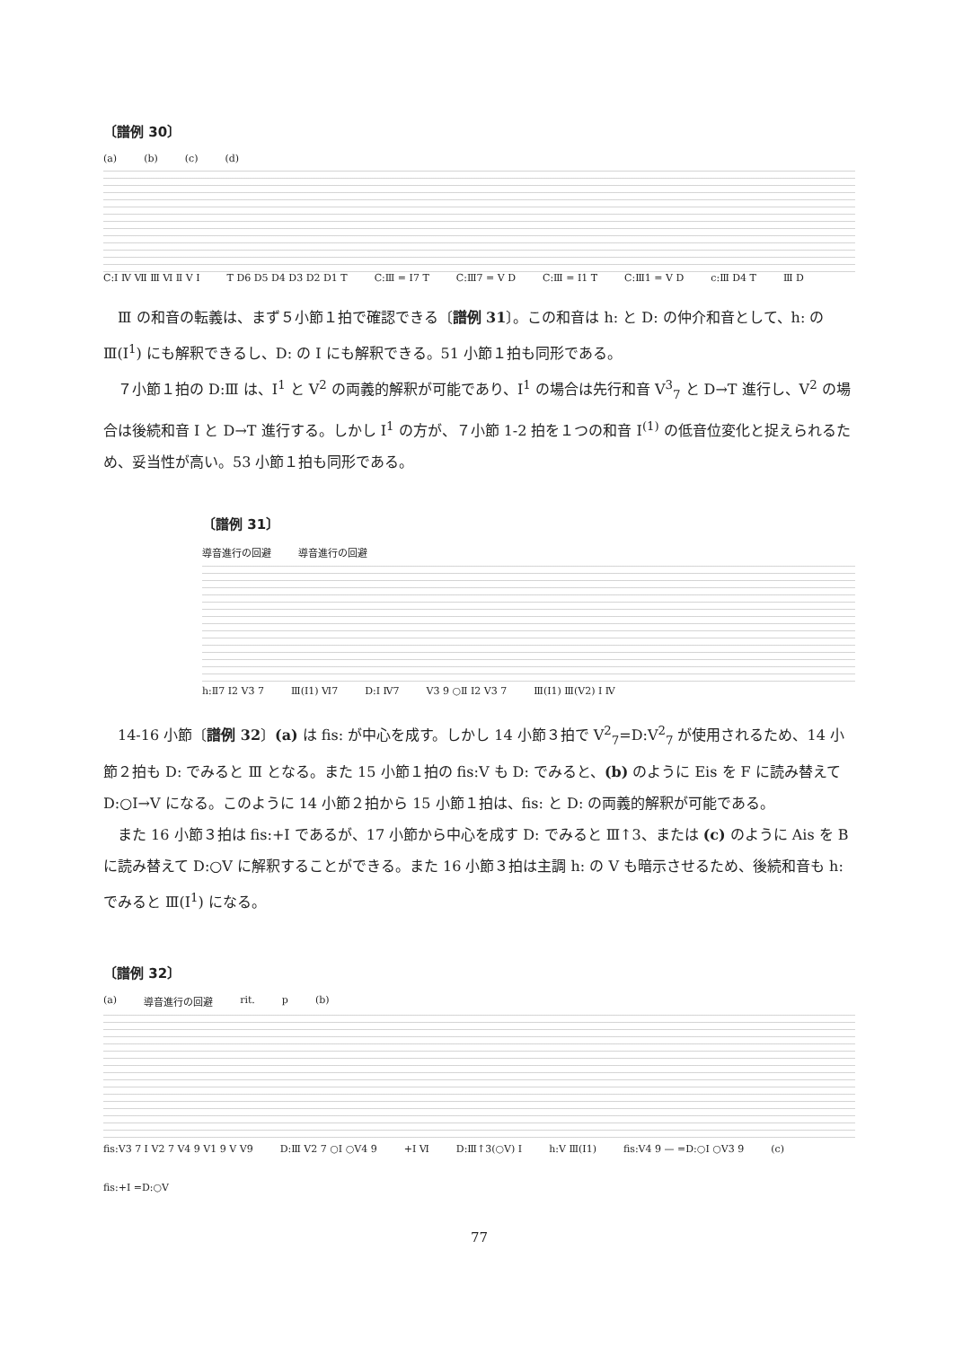〔譜例 30〕
(a) (b) (c) (d)
C:Ⅰ Ⅳ Ⅶ Ⅲ Ⅵ Ⅱ Ⅴ Ⅰ T D6 D5 D4 D3 D2 D1 T C:Ⅲ = Ⅰ7 T C:Ⅲ7 = Ⅴ D C:Ⅲ = Ⅰ1 T C:Ⅲ1 = Ⅴ D c:Ⅲ D4 T Ⅲ D
Ⅲ の和音の転義は、まず５小節１拍で確認できる〔譜例 31〕。この和音は h: と D: の仲介和音として、h: の Ⅲ(Ⅰ<sup>1</sup>) にも解釈できるし、D: の Ⅰ にも解釈できる。51 小節１拍も同形である。
７小節１拍の D:Ⅲ は、Ⅰ<sup>1</sup> と Ⅴ<sup>2</sup> の両義的解釈が可能であり、Ⅰ<sup>1</sup> の場合は先行和音 Ⅴ<sup>3</sup><sub>7</sub> と D→T 進行し、Ⅴ<sup>2</sup> の場合は後続和音 Ⅰ と D→T 進行する。しかし Ⅰ<sup>1</sup> の方が、７小節 1-2 拍を１つの和音 Ⅰ<sup>(1)</sup> の低音位変化と捉えられるため、妥当性が高い。53 小節１拍も同形である。
〔譜例 31〕
導音進行の回避 導音進行の回避
h:Ⅱ7 Ⅰ2 Ⅴ3 7 Ⅲ(Ⅰ1) Ⅵ7 D:Ⅰ Ⅳ7 Ⅴ3 9 ○Ⅱ Ⅰ2 Ⅴ3 7 Ⅲ(Ⅰ1) Ⅲ(Ⅴ2) Ⅰ Ⅳ
14-16 小節〔譜例 32〕(a) は fis: が中心を成す。しかし 14 小節３拍で Ⅴ<sup>2</sup><sub>7</sub>=D:Ⅴ<sup>2</sup><sub>7</sub> が使用されるため、14 小節２拍も D: でみると Ⅲ となる。また 15 小節１拍の fis:Ⅴ も D: でみると、(b) のように Eis を F に読み替えて D:○Ⅰ→Ⅴ になる。このように 14 小節２拍から 15 小節１拍は、fis: と D: の両義的解釈が可能である。
また 16 小節３拍は fis:+Ⅰ であるが、17 小節から中心を成す D: でみると Ⅲ↑3、または (c) のように Ais を B に読み替えて D:○Ⅴ に解釈することができる。また 16 小節３拍は主調 h: の Ⅴ も暗示させるため、後続和音も h: でみると Ⅲ(Ⅰ<sup>1</sup>) になる。
〔譜例 32〕
(a) 導音進行の回避 rit. p (b)
fis:Ⅴ3 7 Ⅰ Ⅴ2 7 Ⅴ4 9 Ⅴ1 9 Ⅴ Ⅴ9 D:Ⅲ Ⅴ2 7 ○Ⅰ ○Ⅴ4 9 +Ⅰ Ⅵ D:Ⅲ↑3(○Ⅴ) Ⅰ h:Ⅴ Ⅲ(Ⅰ1) fis:Ⅴ4 9 — =D:○Ⅰ ○Ⅴ3 9 (c) fis:+Ⅰ =D:○Ⅴ
77